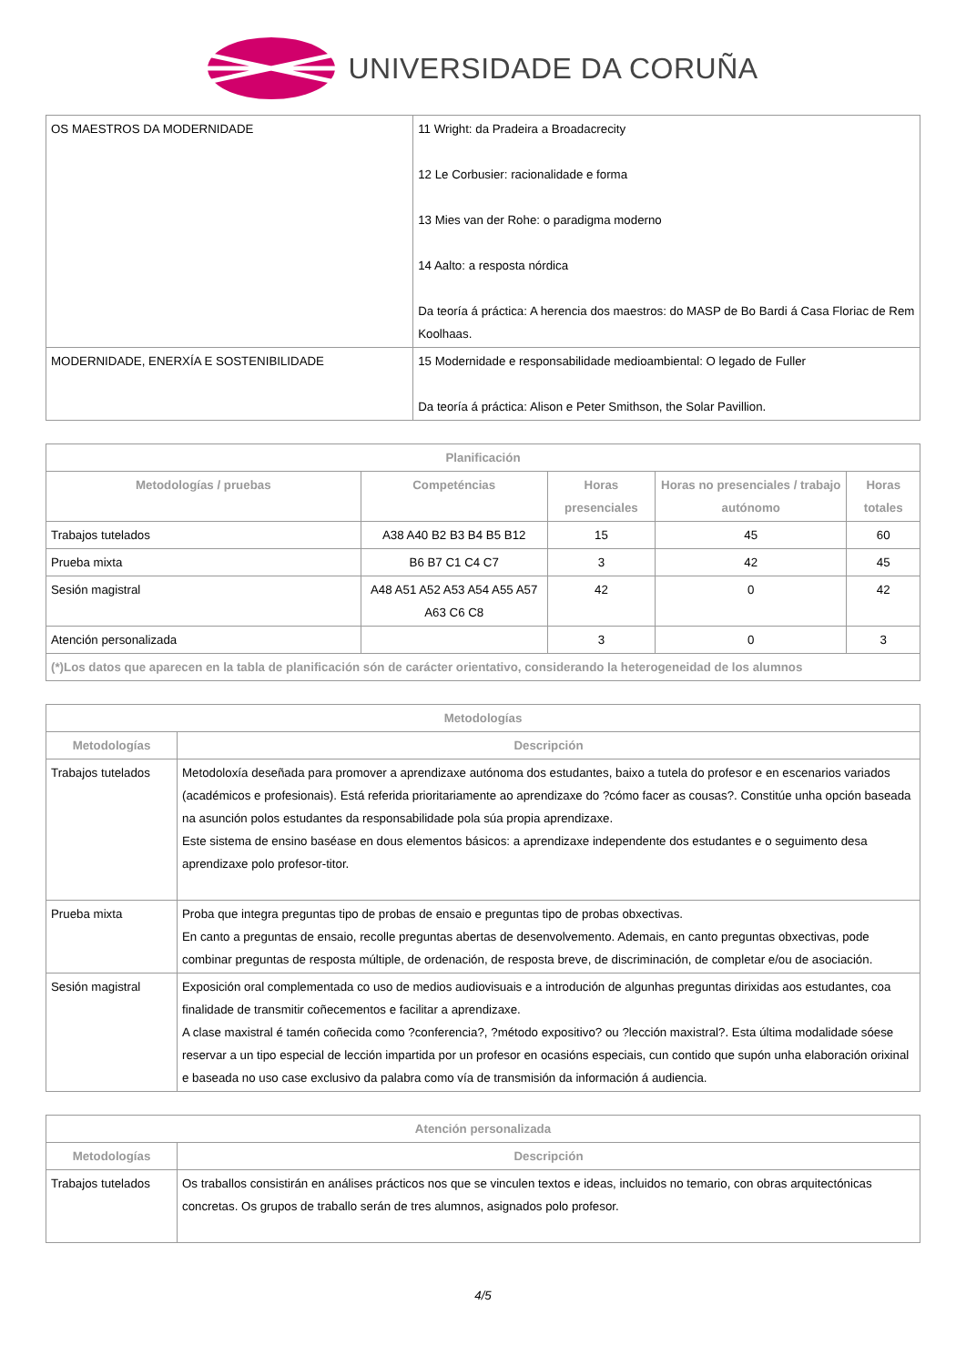UNIVERSIDADE DA CORUÑA
| OS MAESTROS DA MODERNIDADE | 11 Wright: da Pradeira a Broadacrecity 12 Le Corbusier: racionalidade e forma 13 Mies van der Rohe: o paradigma moderno 14 Aalto: a resposta nórdica Da teoría á práctica: A herencia dos maestros: do MASP de Bo Bardi á Casa Floriac de Rem Koolhaas. |
| MODERNIDADE, ENERXÍA E SOSTENIBILIDADE | 15 Modernidade e responsabilidade medioambiental: O legado de Fuller Da teoría á práctica: Alison e Peter Smithson, the Solar Pavillion. |
| Planificación | | | | |
| --- | --- | --- | --- | --- |
| Metodologías / pruebas | Competéncias | Horas presenciales | Horas no presenciales / trabajo autónomo | Horas totales |
| Trabajos tutelados | A38 A40 B2 B3 B4 B5 B12 | 15 | 45 | 60 |
| Prueba mixta | B6 B7 C1 C4 C7 | 3 | 42 | 45 |
| Sesión magistral | A48 A51 A52 A53 A54 A55 A57 A63 C6 C8 | 42 | 0 | 42 |
| Atención personalizada | | 3 | 0 | 3 |
| (*)Los datos que aparecen en la tabla de planificación són de carácter orientativo, considerando la heterogeneidad de los alumnos | | | | |
| Metodologías | |
| --- | --- |
| Metodologías | Descripción |
| Trabajos tutelados | Metodoloxía deseñada para promover a aprendizaxe autónoma dos estudantes, baixo a tutela do profesor e en escenarios variados (académicos e profesionais). Está referida prioritariamente ao aprendizaxe do ?cómo facer as cousas?. Constitúe unha opción baseada na asunción polos estudantes da responsabilidade pola súa propia aprendizaxe. Este sistema de ensino baséase en dous elementos básicos: a aprendizaxe independente dos estudantes e o seguimento desa aprendizaxe polo profesor-titor. |
| Prueba mixta | Proba que integra preguntas tipo de probas de ensaio e preguntas tipo de probas obxectivas. En canto a preguntas de ensaio, recolle preguntas abertas de desenvolvemento. Ademais, en canto preguntas obxectivas, pode combinar preguntas de resposta múltiple, de ordenación, de resposta breve, de discriminación, de completar e/ou de asociación. |
| Sesión magistral | Exposición oral complementada co uso de medios audiovisuais e a introdución de algunhas preguntas dirixidas aos estudantes, coa finalidade de transmitir coñecementos e facilitar a aprendizaxe. A clase maxistral é tamén coñecida como ?conferencia?, ?método expositivo? ou ?lección maxistral?. Esta última modalidade sóese reservar a un tipo especial de lección impartida por un profesor en ocasións especiais, cun contido que supón unha elaboración orixinal e baseada no uso case exclusivo da palabra como vía de transmisión da información á audiencia. |
| Atención personalizada | |
| --- | --- |
| Metodologías | Descripción |
| Trabajos tutelados | Os traballos consistirán en análises prácticos nos que se vinculen textos e ideas, incluidos no temario, con obras arquitectónicas concretas. Os grupos de traballo serán de tres alumnos, asignados polo profesor. |
4/5